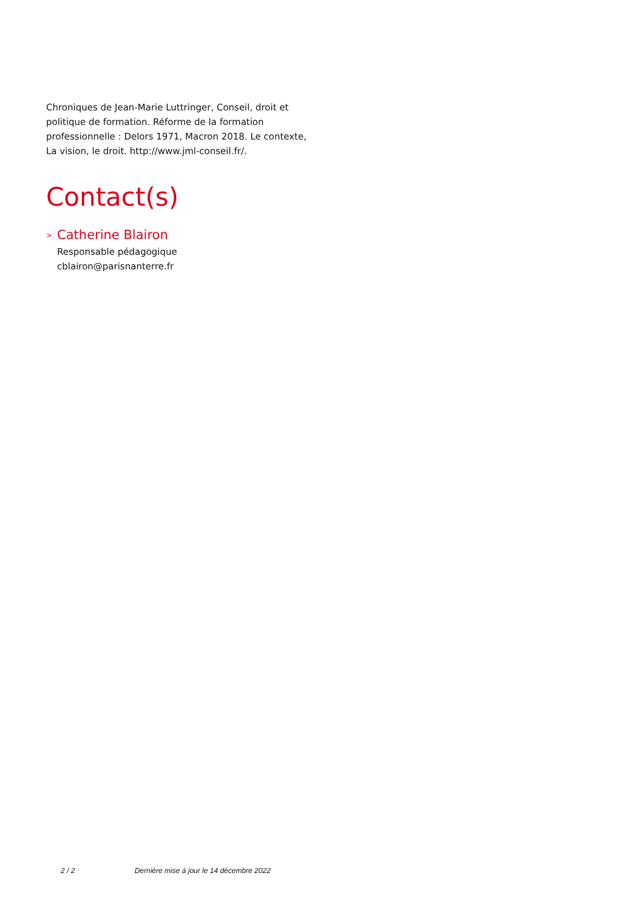Chroniques de Jean-Marie Luttringer, Conseil, droit et politique de formation. Réforme de la formation professionnelle : Delors 1971, Macron 2018. Le contexte, La vision, le droit. http://www.jml-conseil.fr/.
Contact(s)
> Catherine Blairon
Responsable pédagogique
cblairon@parisnanterre.fr
2 / 2 Dernière mise à jour le 14 décembre 2022